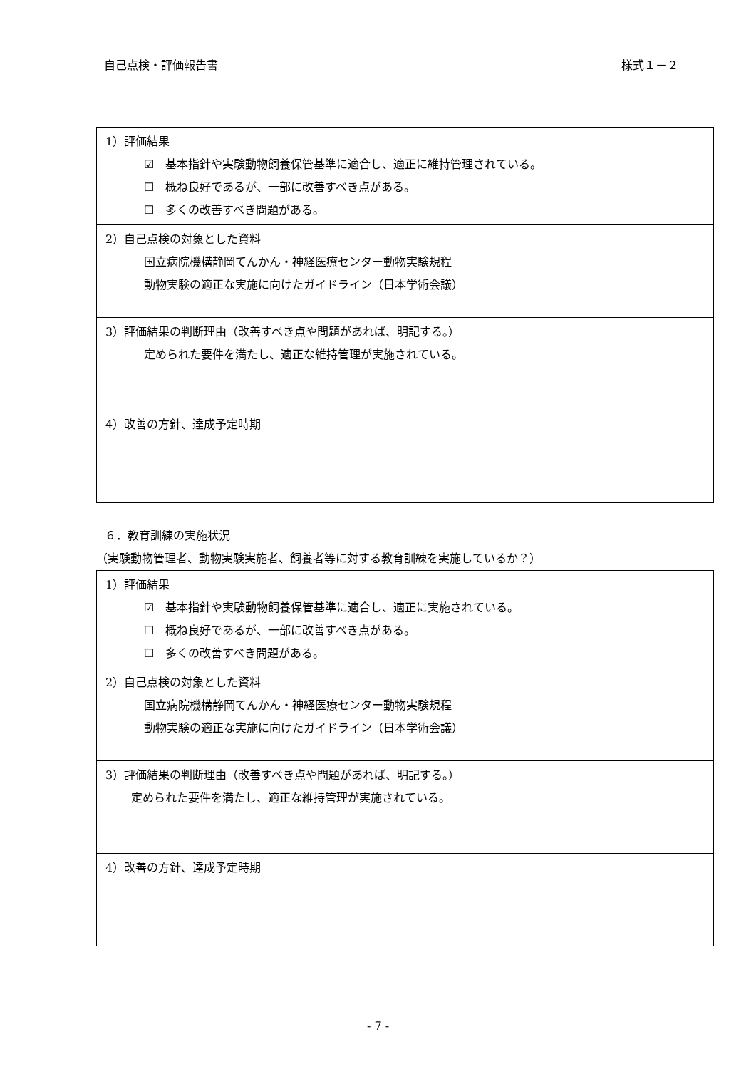自己点検・評価報告書 様式１－２
| 1）評価結果 ☑ 基本指針や実験動物飼養保管基準に適合し、適正に維持管理されている。 ☐ 概ね良好であるが、一部に改善すべき点がある。 ☐ 多くの改善すべき問題がある。 |
| 2）自己点検の対象とした資料 国立病院機構静岡てんかん・神経医療センター動物実験規程 動物実験の適正な実施に向けたガイドライン（日本学術会議） |
| 3）評価結果の判断理由（改善すべき点や問題があれば、明記する。） 定められた要件を満たし、適正な維持管理が実施されている。 |
| 4）改善の方針、達成予定時期 |
６．教育訓練の実施状況
（実験動物管理者、動物実験実施者、飼養者等に対する教育訓練を実施しているか？）
| 1）評価結果 ☑ 基本指針や実験動物飼養保管基準に適合し、適正に実施されている。 ☐ 概ね良好であるが、一部に改善すべき点がある。 ☐ 多くの改善すべき問題がある。 |
| 2）自己点検の対象とした資料 国立病院機構静岡てんかん・神経医療センター動物実験規程 動物実験の適正な実施に向けたガイドライン（日本学術会議） |
| 3）評価結果の判断理由（改善すべき点や問題があれば、明記する。） 定められた要件を満たし、適正な維持管理が実施されている。 |
| 4）改善の方針、達成予定時期 |
- 7 -